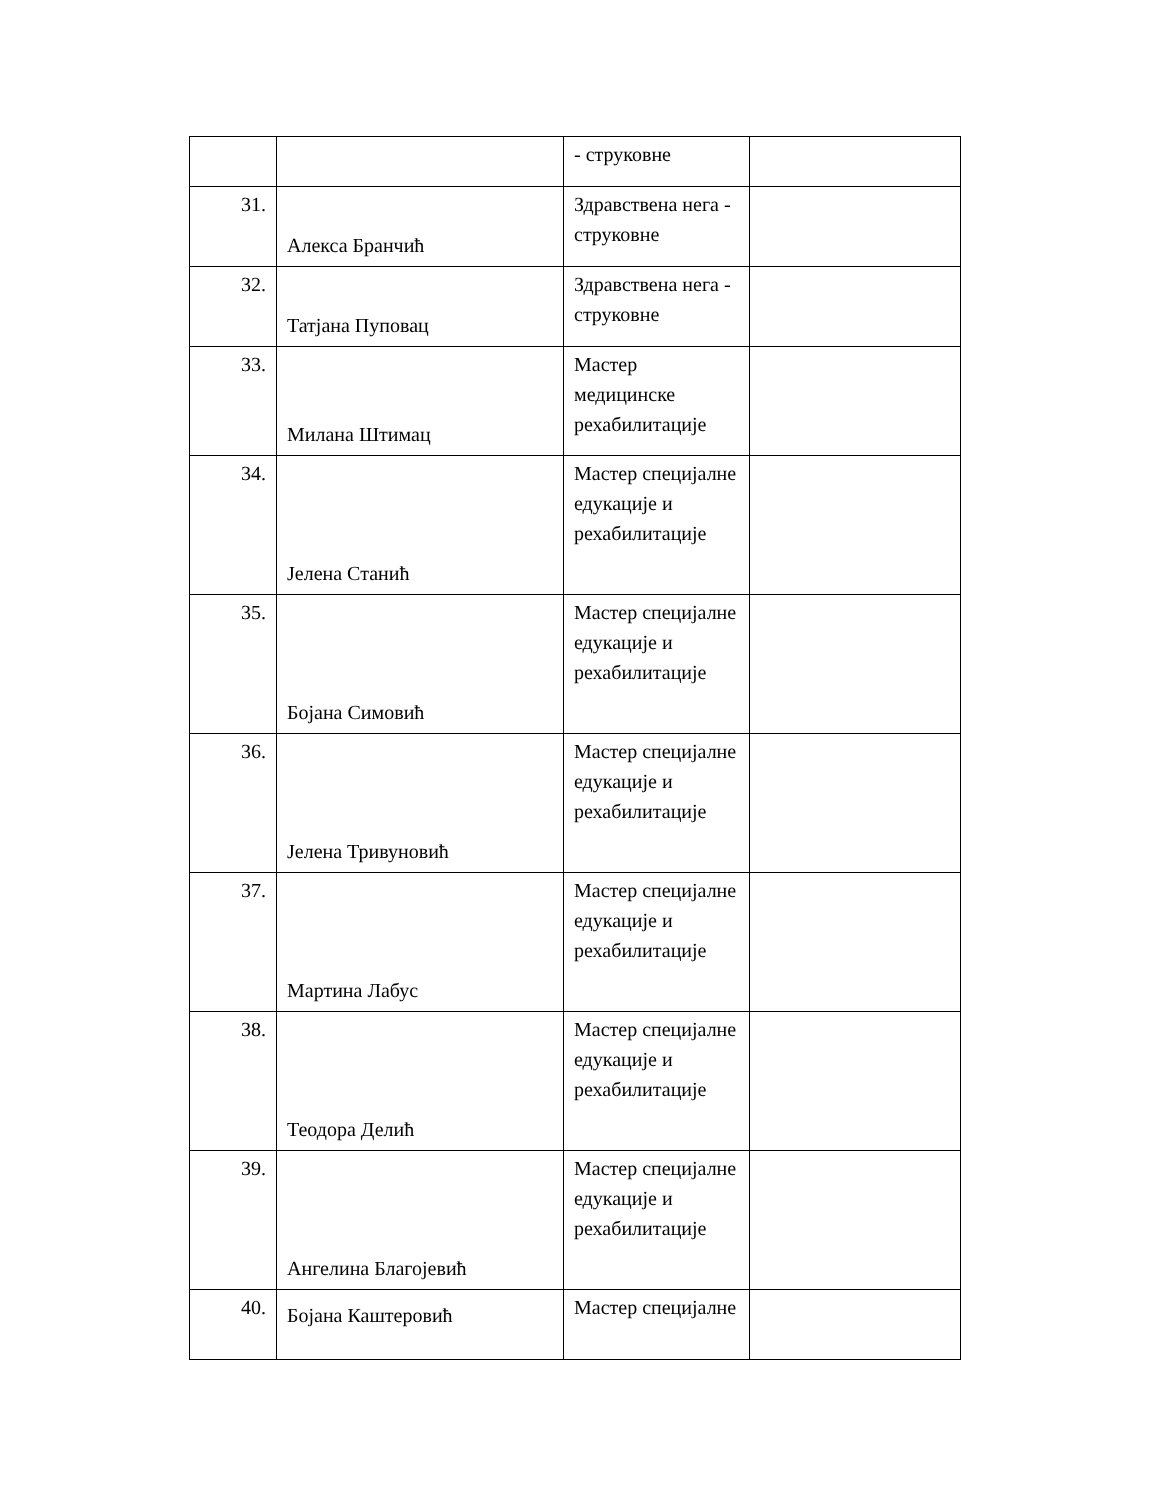| | | - струковне | |
| 31. | Алекса Бранчић | Здравствена нега - струковне | |
| 32. | Татјана Пуповац | Здравствена нега - струковне | |
| 33. | Милана Штимац | Мастер медицинске рехабилитације | |
| 34. | Јелена Станић | Мастер специјалне едукације и рехабилитације | |
| 35. | Бојана Симовић | Мастер специјалне едукације и рехабилитације | |
| 36. | Јелена Тривуновић | Мастер специјалне едукације и рехабилитације | |
| 37. | Мартина Лабус | Мастер специјалне едукације и рехабилитације | |
| 38. | Теодора Делић | Мастер специјалне едукације и рехабилитације | |
| 39. | Ангелина Благојевић | Мастер специјалне едукације и рехабилитације | |
| 40. | Бојана Каштеровић | Мастер специјалне | |